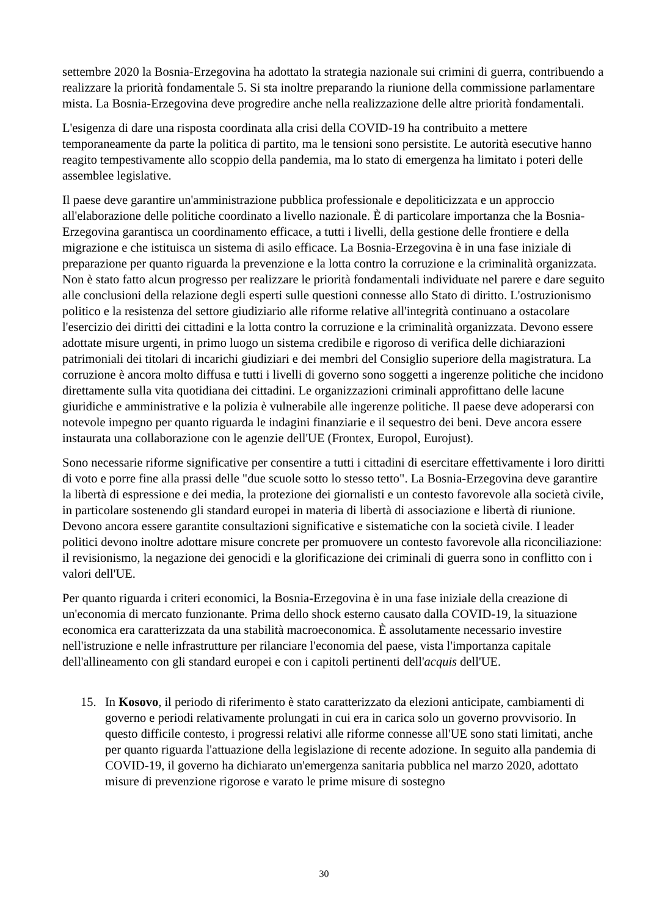settembre 2020 la Bosnia-Erzegovina ha adottato la strategia nazionale sui crimini di guerra, contribuendo a realizzare la priorità fondamentale 5. Si sta inoltre preparando la riunione della commissione parlamentare mista. La Bosnia-Erzegovina deve progredire anche nella realizzazione delle altre priorità fondamentali.
L'esigenza di dare una risposta coordinata alla crisi della COVID-19 ha contribuito a mettere temporaneamente da parte la politica di partito, ma le tensioni sono persistite. Le autorità esecutive hanno reagito tempestivamente allo scoppio della pandemia, ma lo stato di emergenza ha limitato i poteri delle assemblee legislative.
Il paese deve garantire un'amministrazione pubblica professionale e depoliticizzata e un approccio all'elaborazione delle politiche coordinato a livello nazionale. È di particolare importanza che la Bosnia-Erzegovina garantisca un coordinamento efficace, a tutti i livelli, della gestione delle frontiere e della migrazione e che istituisca un sistema di asilo efficace. La Bosnia-Erzegovina è in una fase iniziale di preparazione per quanto riguarda la prevenzione e la lotta contro la corruzione e la criminalità organizzata. Non è stato fatto alcun progresso per realizzare le priorità fondamentali individuate nel parere e dare seguito alle conclusioni della relazione degli esperti sulle questioni connesse allo Stato di diritto. L'ostruzionismo politico e la resistenza del settore giudiziario alle riforme relative all'integrità continuano a ostacolare l'esercizio dei diritti dei cittadini e la lotta contro la corruzione e la criminalità organizzata. Devono essere adottate misure urgenti, in primo luogo un sistema credibile e rigoroso di verifica delle dichiarazioni patrimoniali dei titolari di incarichi giudiziari e dei membri del Consiglio superiore della magistratura. La corruzione è ancora molto diffusa e tutti i livelli di governo sono soggetti a ingerenze politiche che incidono direttamente sulla vita quotidiana dei cittadini. Le organizzazioni criminali approfittano delle lacune giuridiche e amministrative e la polizia è vulnerabile alle ingerenze politiche. Il paese deve adoperarsi con notevole impegno per quanto riguarda le indagini finanziarie e il sequestro dei beni. Deve ancora essere instaurata una collaborazione con le agenzie dell'UE (Frontex, Europol, Eurojust).
Sono necessarie riforme significative per consentire a tutti i cittadini di esercitare effettivamente i loro diritti di voto e porre fine alla prassi delle "due scuole sotto lo stesso tetto". La Bosnia-Erzegovina deve garantire la libertà di espressione e dei media, la protezione dei giornalisti e un contesto favorevole alla società civile, in particolare sostenendo gli standard europei in materia di libertà di associazione e libertà di riunione. Devono ancora essere garantite consultazioni significative e sistematiche con la società civile. I leader politici devono inoltre adottare misure concrete per promuovere un contesto favorevole alla riconciliazione: il revisionismo, la negazione dei genocidi e la glorificazione dei criminali di guerra sono in conflitto con i valori dell'UE.
Per quanto riguarda i criteri economici, la Bosnia-Erzegovina è in una fase iniziale della creazione di un'economia di mercato funzionante. Prima dello shock esterno causato dalla COVID-19, la situazione economica era caratterizzata da una stabilità macroeconomica. È assolutamente necessario investire nell'istruzione e nelle infrastrutture per rilanciare l'economia del paese, vista l'importanza capitale dell'allineamento con gli standard europei e con i capitoli pertinenti dell'acquis dell'UE.
15. In Kosovo, il periodo di riferimento è stato caratterizzato da elezioni anticipate, cambiamenti di governo e periodi relativamente prolungati in cui era in carica solo un governo provvisorio. In questo difficile contesto, i progressi relativi alle riforme connesse all'UE sono stati limitati, anche per quanto riguarda l'attuazione della legislazione di recente adozione. In seguito alla pandemia di COVID-19, il governo ha dichiarato un'emergenza sanitaria pubblica nel marzo 2020, adottato misure di prevenzione rigorose e varato le prime misure di sostegno
30